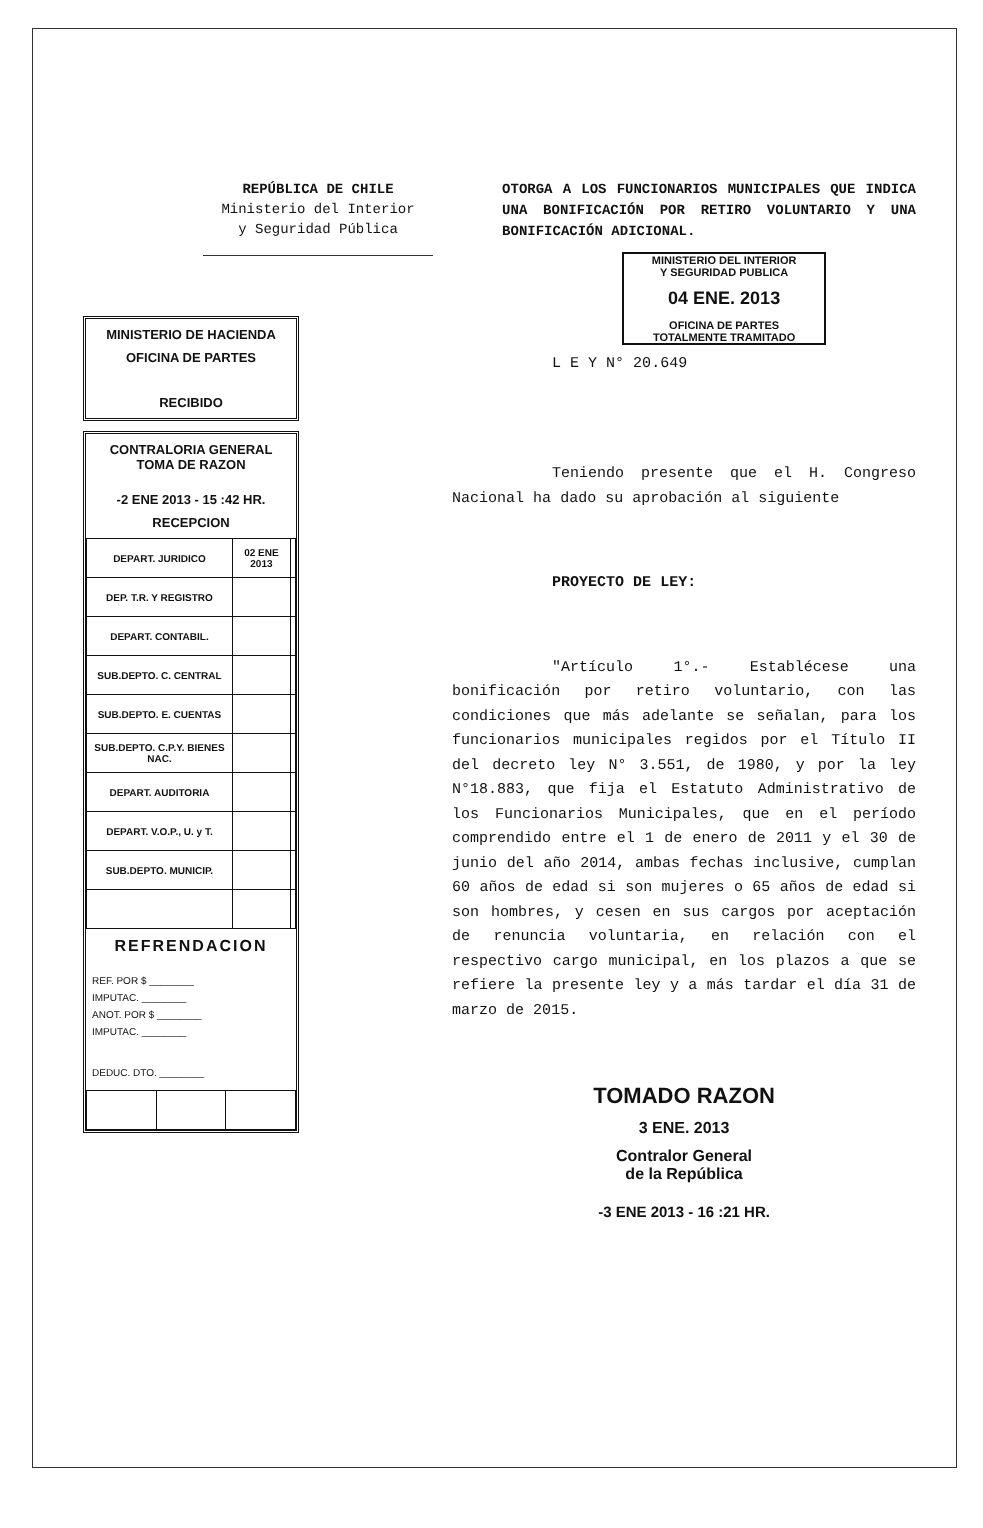REPÚBLICA DE CHILE
Ministerio del Interior
y Seguridad Pública
MINISTERIO DE HACIENDA
OFICINA DE PARTES
RECIBIDO
CONTRALORIA GENERAL
TOMA DE RAZON
-2 ENE 2013 - 15 :42 HR.
RECEPCION
| DEPART. JURIDICO | 02 ENE 2013 | |
| DEP. T.R. Y REGISTRO | | |
| DEPART. CONTABIL. | | |
| SUB.DEPTO. C. CENTRAL | | |
| SUB.DEPTO. E. CUENTAS | | |
| SUB.DEPTO. C.P.Y. BIENES NAC. | | |
| DEPART. AUDITORIA | | |
| DEPART. V.O.P., U. y T. | | |
| SUB.DEPTO. MUNICIP. | | |
REFRENDACION
REF. POR $ ________
IMPUTAC. ________
ANOT. POR $ ________
IMPUTAC. ________
DEDUC. DTO. ________
OTORGA A LOS FUNCIONARIOS MUNICIPALES QUE INDICA UNA BONIFICACIÓN POR RETIRO VOLUNTARIO Y UNA BONIFICACIÓN ADICIONAL.
MINISTERIO DEL INTERIOR
Y SEGURIDAD PUBLICA
04 ENE. 2013
OFICINA DE PARTES
TOTALMENTE TRAMITADO
L E Y N° 20.649
Teniendo presente que el H. Congreso Nacional ha dado su aprobación al siguiente
PROYECTO DE LEY:
"Artículo 1°.- Establécese una bonificación por retiro voluntario, con las condiciones que más adelante se señalan, para los funcionarios municipales regidos por el Título II del decreto ley N° 3.551, de 1980, y por la ley N°18.883, que fija el Estatuto Administrativo de los Funcionarios Municipales, que en el período comprendido entre el 1 de enero de 2011 y el 30 de junio del año 2014, ambas fechas inclusive, cumplan 60 años de edad si son mujeres o 65 años de edad si son hombres, y cesen en sus cargos por aceptación de renuncia voluntaria, en relación con el respectivo cargo municipal, en los plazos a que se refiere la presente ley y a más tardar el día 31 de marzo de 2015.
TOMADO RAZON
3 ENE. 2013
Contralor General
de la República
-3 ENE 2013 - 16 :21 HR.